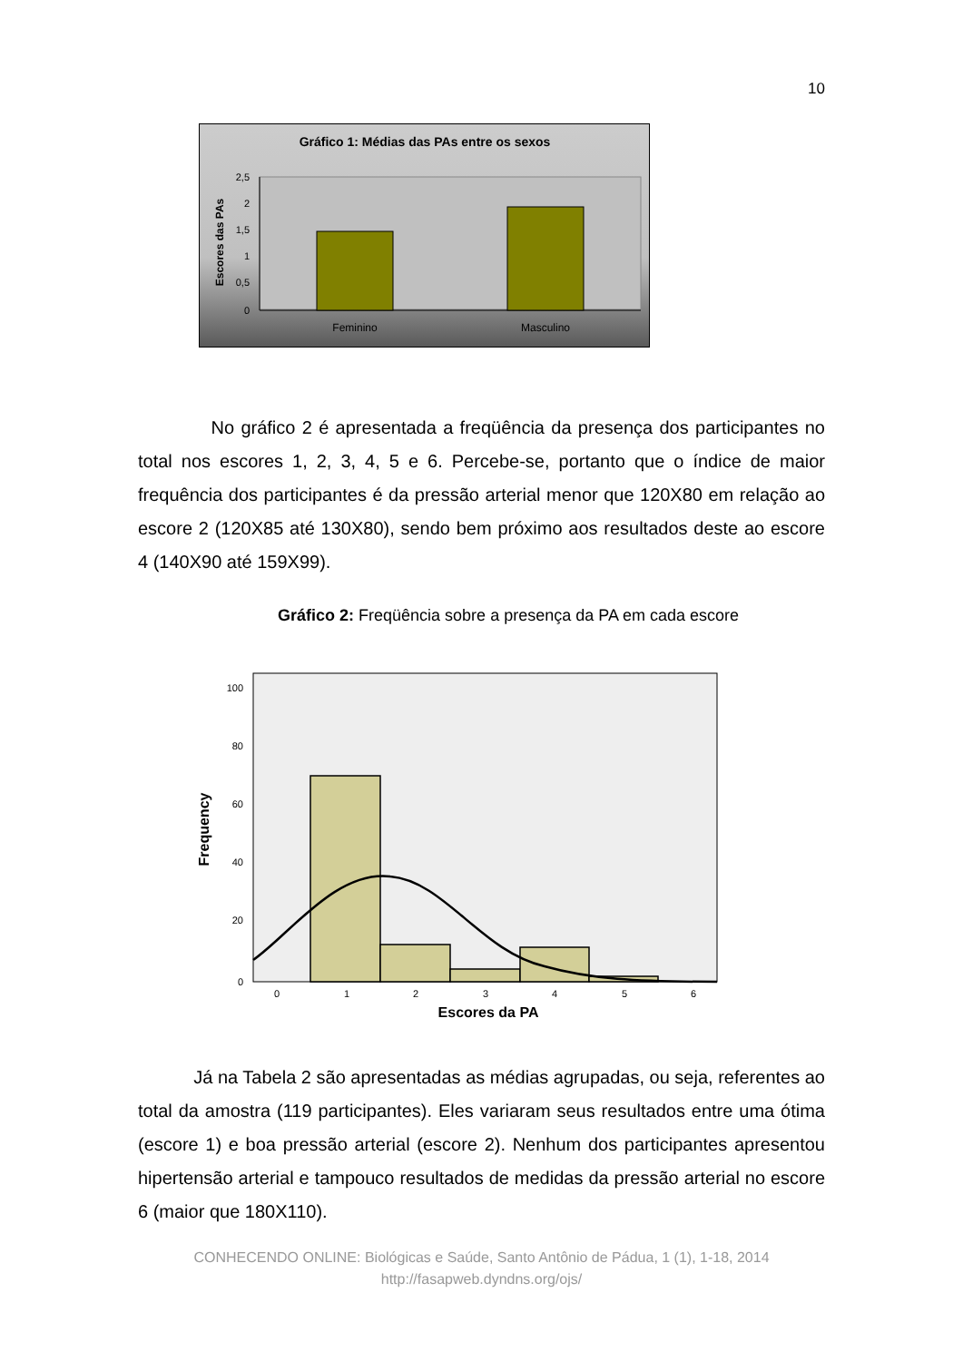10
Gráfico 1: Médias das PAs entre os sexos
2,5
2
1,5
1
0,5
0
Feminino
Masculino
Escores das PAs
No gráfico 2 é apresentada a freqüência da presença dos participantes no total nos escores 1, 2, 3, 4, 5 e 6. Percebe-se, portanto que o índice de maior frequência dos participantes é da pressão arterial menor que 120X80 em relação ao escore 2 (120X85 até 130X80), sendo bem próximo aos resultados deste ao escore 4 (140X90 até 159X99).
Gráfico 2: Freqüência sobre a presença da PA em cada escore
100
80
60
40
20
0
0
1
2
3
4
5
6
Escores da PA
Frequency
Já na Tabela 2 são apresentadas as médias agrupadas, ou seja, referentes ao total da amostra (119 participantes). Eles variaram seus resultados entre uma ótima (escore 1) e boa pressão arterial (escore 2). Nenhum dos participantes apresentou hipertensão arterial e tampouco resultados de medidas da pressão arterial no escore 6 (maior que 180X110).
CONHECENDO ONLINE: Biológicas e Saúde, Santo Antônio de Pádua, 1 (1), 1-18, 2014
http://fasapweb.dyndns.org/ojs/